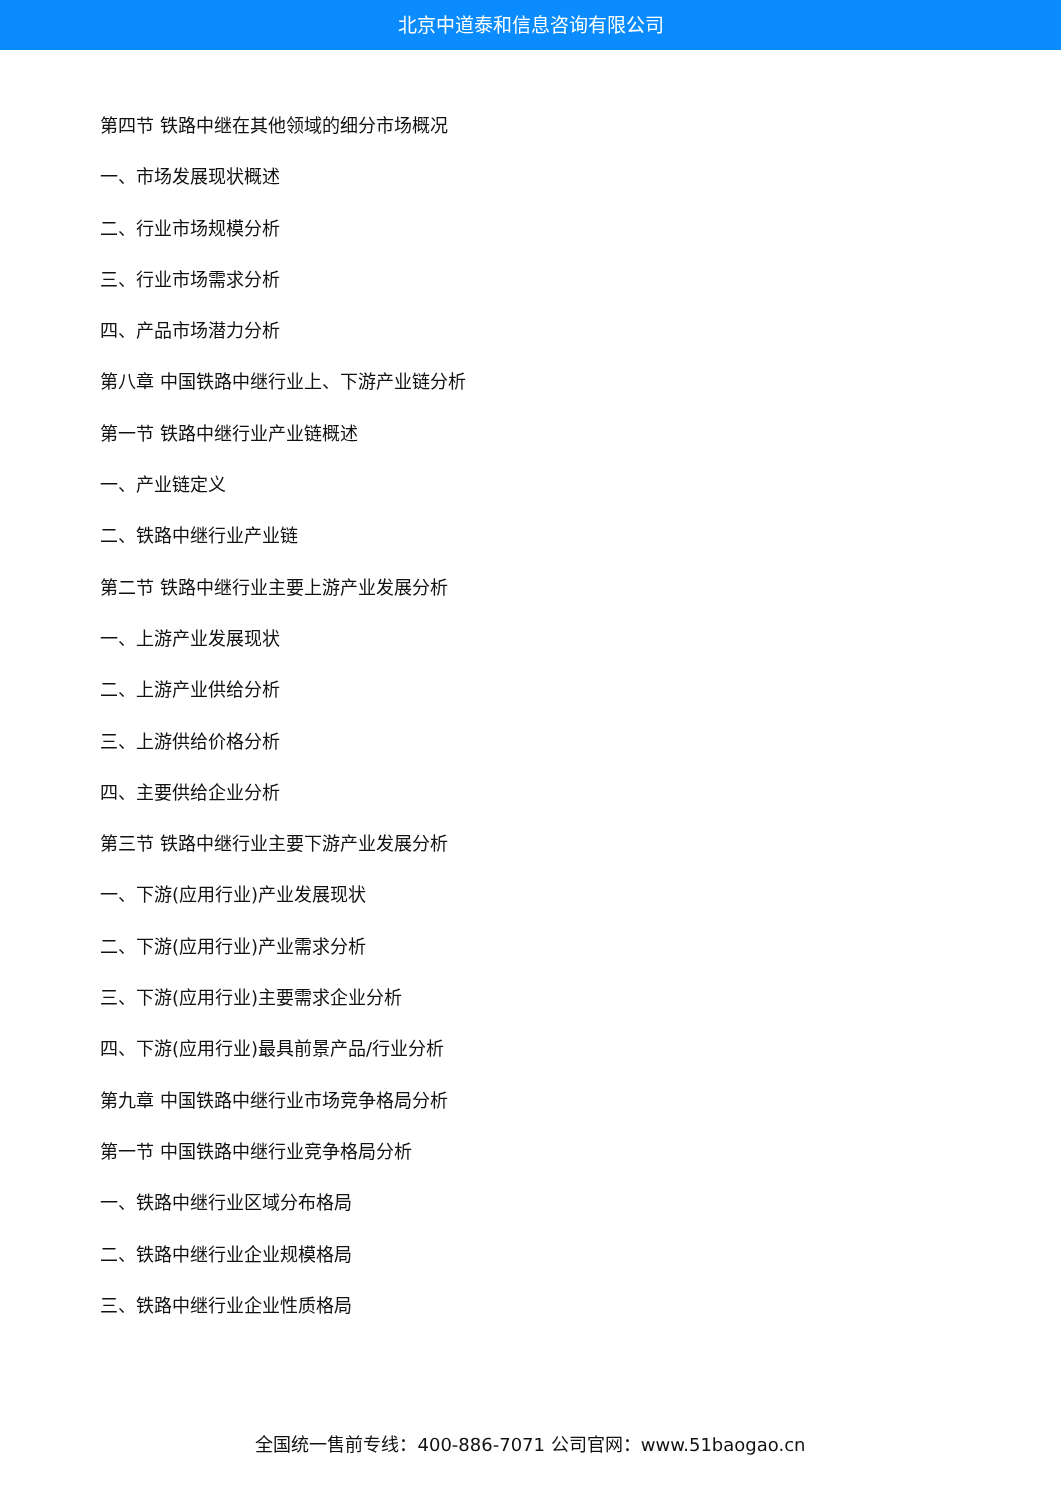北京中道泰和信息咨询有限公司
第四节 铁路中继在其他领域的细分市场概况
一、市场发展现状概述
二、行业市场规模分析
三、行业市场需求分析
四、产品市场潜力分析
第八章 中国铁路中继行业上、下游产业链分析
第一节 铁路中继行业产业链概述
一、产业链定义
二、铁路中继行业产业链
第二节 铁路中继行业主要上游产业发展分析
一、上游产业发展现状
二、上游产业供给分析
三、上游供给价格分析
四、主要供给企业分析
第三节 铁路中继行业主要下游产业发展分析
一、下游(应用行业)产业发展现状
二、下游(应用行业)产业需求分析
三、下游(应用行业)主要需求企业分析
四、下游(应用行业)最具前景产品/行业分析
第九章 中国铁路中继行业市场竞争格局分析
第一节 中国铁路中继行业竞争格局分析
一、铁路中继行业区域分布格局
二、铁路中继行业企业规模格局
三、铁路中继行业企业性质格局
全国统一售前专线：400-886-7071 公司官网：www.51baogao.cn